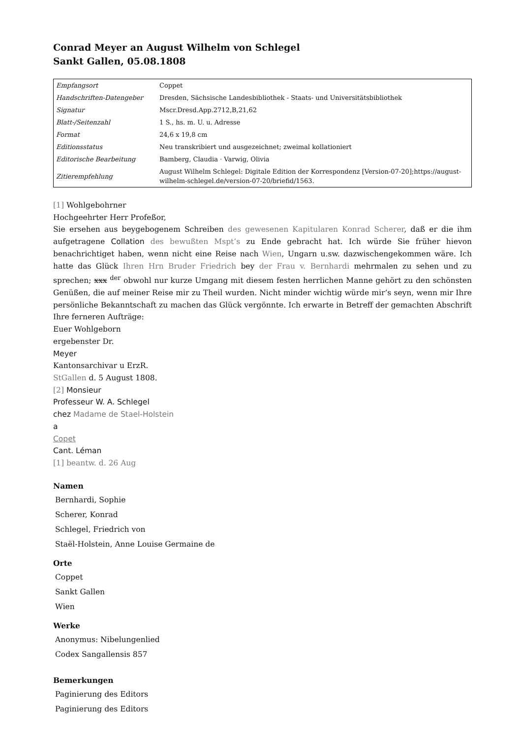Conrad Meyer an August Wilhelm von Schlegel
Sankt Gallen, 05.08.1808
| Empfangsort | Coppet |
| Handschriften-Datengeber | Dresden, Sächsische Landesbibliothek - Staats- und Universitätsbibliothek |
| Signatur | Mscr.Dresd.App.2712,B,21,62 |
| Blatt-/Seitenzahl | 1 S., hs. m. U. u. Adresse |
| Format | 24,6 x 19,8 cm |
| Editionsstatus | Neu transkribiert und ausgezeichnet; zweimal kollationiert |
| Editorische Bearbeitung | Bamberg, Claudia · Varwig, Olivia |
| Zitierempfehlung | August Wilhelm Schlegel: Digitale Edition der Korrespondenz [Version-07-20];https://august-wilhelm-schlegel.de/version-07-20/briefid/1563. |
[1] Wohlgebohrner
Hochgeehrter Herr Profeßor,
Sie ersehen aus beygebogenem Schreiben des gewesenen Kapitularen Konrad Scherer, daß er die ihm aufgetragene Collation des bewußten Mspt’s zu Ende gebracht hat. Ich würde Sie früher hievon benachrichtiget haben, wenn nicht eine Reise nach Wien, Ungarn u.sw. dazwischengekommen wäre. Ich hatte das Glück Ihren Hrn Bruder Friedrich bey der Frau v. Bernhardi mehrmalen zu sehen und zu sprechen; xxx <sup>der</sup> obwohl nur kurze Umgang mit diesem festen herrlichen Manne gehört zu den schönsten Genüßen, die auf meiner Reise mir zu Theil wurden. Nicht minder wichtig würde mir’s seyn, wenn mir Ihre persönliche Bekanntschaft zu machen das Glück vergönnte. Ich erwarte in Betreff der gemachten Abschrift Ihre ferneren Aufträge:
Euer Wohlgeborn
ergebenster Dr.
Meyer
Kantonsarchivar u ErzR.
StGallen d. 5 August 1808.
[2] Monsieur
Professeur W. A. Schlegel
chez Madame de Stael-Holstein
a
Copet
Cant. Léman
[1] beantw. d. 26 Aug
Namen
Bernhardi, Sophie
Scherer, Konrad
Schlegel, Friedrich von
Staël-Holstein, Anne Louise Germaine de
Orte
Coppet
Sankt Gallen
Wien
Werke
Anonymus: Nibelungenlied
Codex Sangallensis 857
Bemerkungen
Paginierung des Editors
Paginierung des Editors